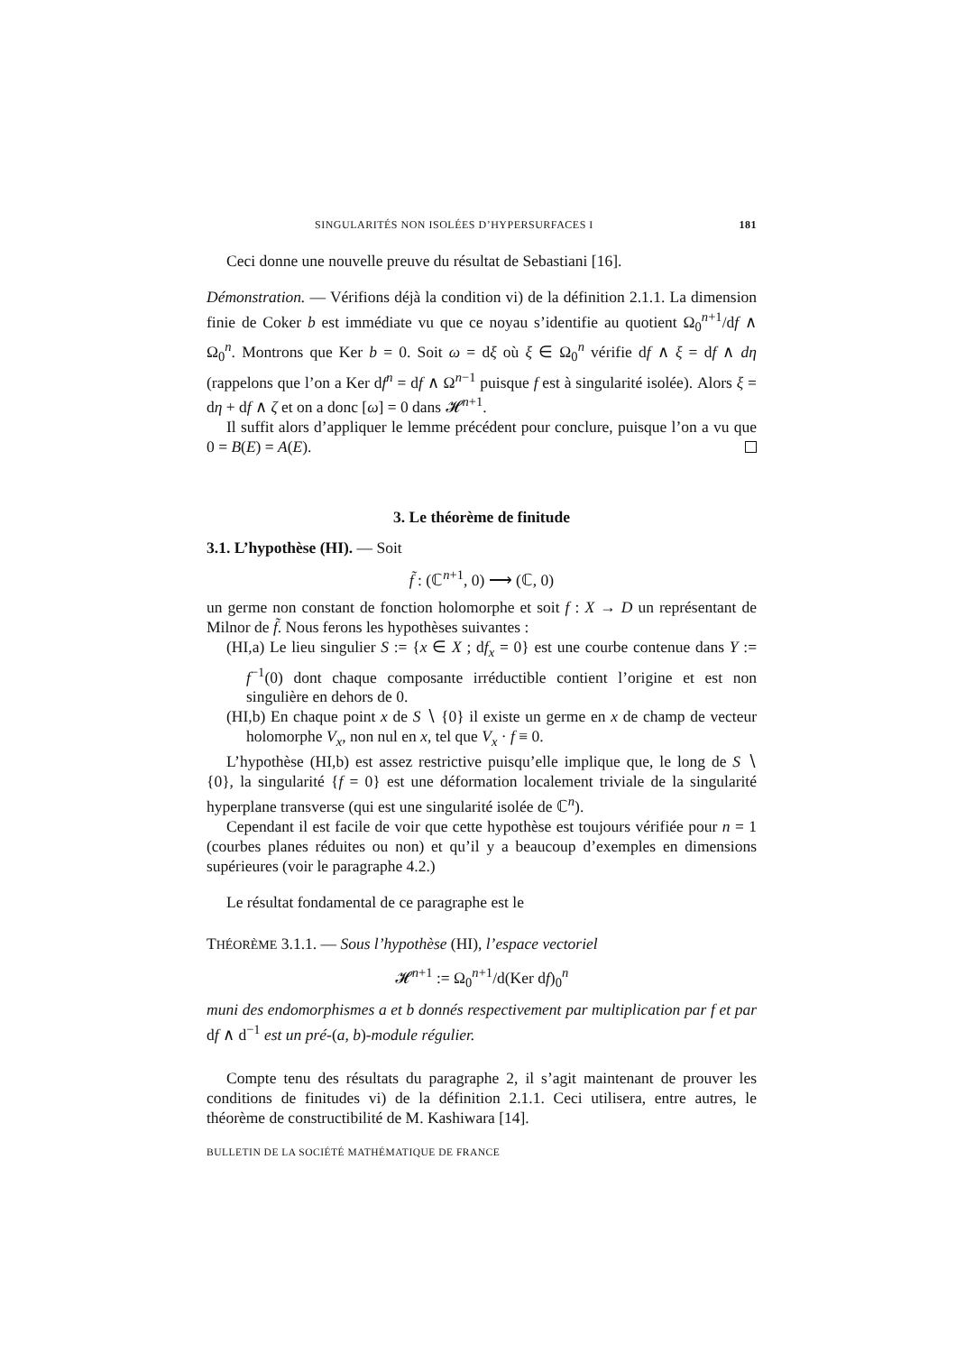SINGULARITÉS NON ISOLÉES D’HYPERSURFACES I 181
Ceci donne une nouvelle preuve du résultat de Sebastiani [16].
Démonstration. — Vérifions déjà la condition vi) de la définition 2.1.1. La dimension finie de Coker b est immédiate vu que ce noyau s’identifie au quotient Ω<sub>0</sub><sup>n+1</sup>/df ∧ Ω<sub>0</sub><sup>n</sup>. Montrons que Ker b = 0. Soit ω = dξ où ξ ∈ Ω<sub>0</sub><sup>n</sup> vérifie df ∧ ξ = df ∧ dη (rappelons que l’on a Ker df<sup>n</sup> = df ∧ Ω<sup>n−1</sup> puisque f est à singularité isolée). Alors ξ = dη + df ∧ ζ et on a donc [ω] = 0 dans 𝓗<sup>n+1</sup>.
Il suffit alors d’appliquer le lemme précédent pour conclure, puisque l’on a vu que 0 = B(E) = A(E).
3. Le théorème de finitude
3.1. L’hypothèse (HI). — Soit
f̃ : (ℂ<sup>n+1</sup>, 0) ⟶ (ℂ, 0)
un germe non constant de fonction holomorphe et soit f : X → D un représentant de Milnor de f̃. Nous ferons les hypothèses suivantes :
(HI,a) Le lieu singulier S := {x ∈ X ; df<sub>x</sub> = 0} est une courbe contenue dans Y := f<sup>−1</sup>(0) dont chaque composante irréductible contient l’origine et est non singulière en dehors de 0.
(HI,b) En chaque point x de S ∖ {0} il existe un germe en x de champ de vecteur holomorphe V<sub>x</sub>, non nul en x, tel que V<sub>x</sub> · f ≡ 0.
L’hypothèse (HI,b) est assez restrictive puisqu’elle implique que, le long de S ∖ {0}, la singularité {f = 0} est une déformation localement triviale de la singularité hyperplane transverse (qui est une singularité isolée de ℂ<sup>n</sup>).
Cependant il est facile de voir que cette hypothèse est toujours vérifiée pour n = 1 (courbes planes réduites ou non) et qu’il y a beaucoup d’exemples en dimensions supérieures (voir le paragraphe 4.2.)
Le résultat fondamental de ce paragraphe est le
THÉORÈME 3.1.1. — Sous l’hypothèse (HI), l’espace vectoriel
𝓗<sup>n+1</sup> := Ω<sub>0</sub><sup>n+1</sup>/d(Ker df)<sub>0</sub><sup>n</sup>
muni des endomorphismes a et b donnés respectivement par multiplication par f et par df ∧ d<sup>−1</sup> est un pré-(a, b)-module régulier.
Compte tenu des résultats du paragraphe 2, il s’agit maintenant de prouver les conditions de finitudes vi) de la définition 2.1.1. Ceci utilisera, entre autres, le théorème de constructibilité de M. Kashiwara [14].
BULLETIN DE LA SOCIÉTÉ MATHÉMATIQUE DE FRANCE